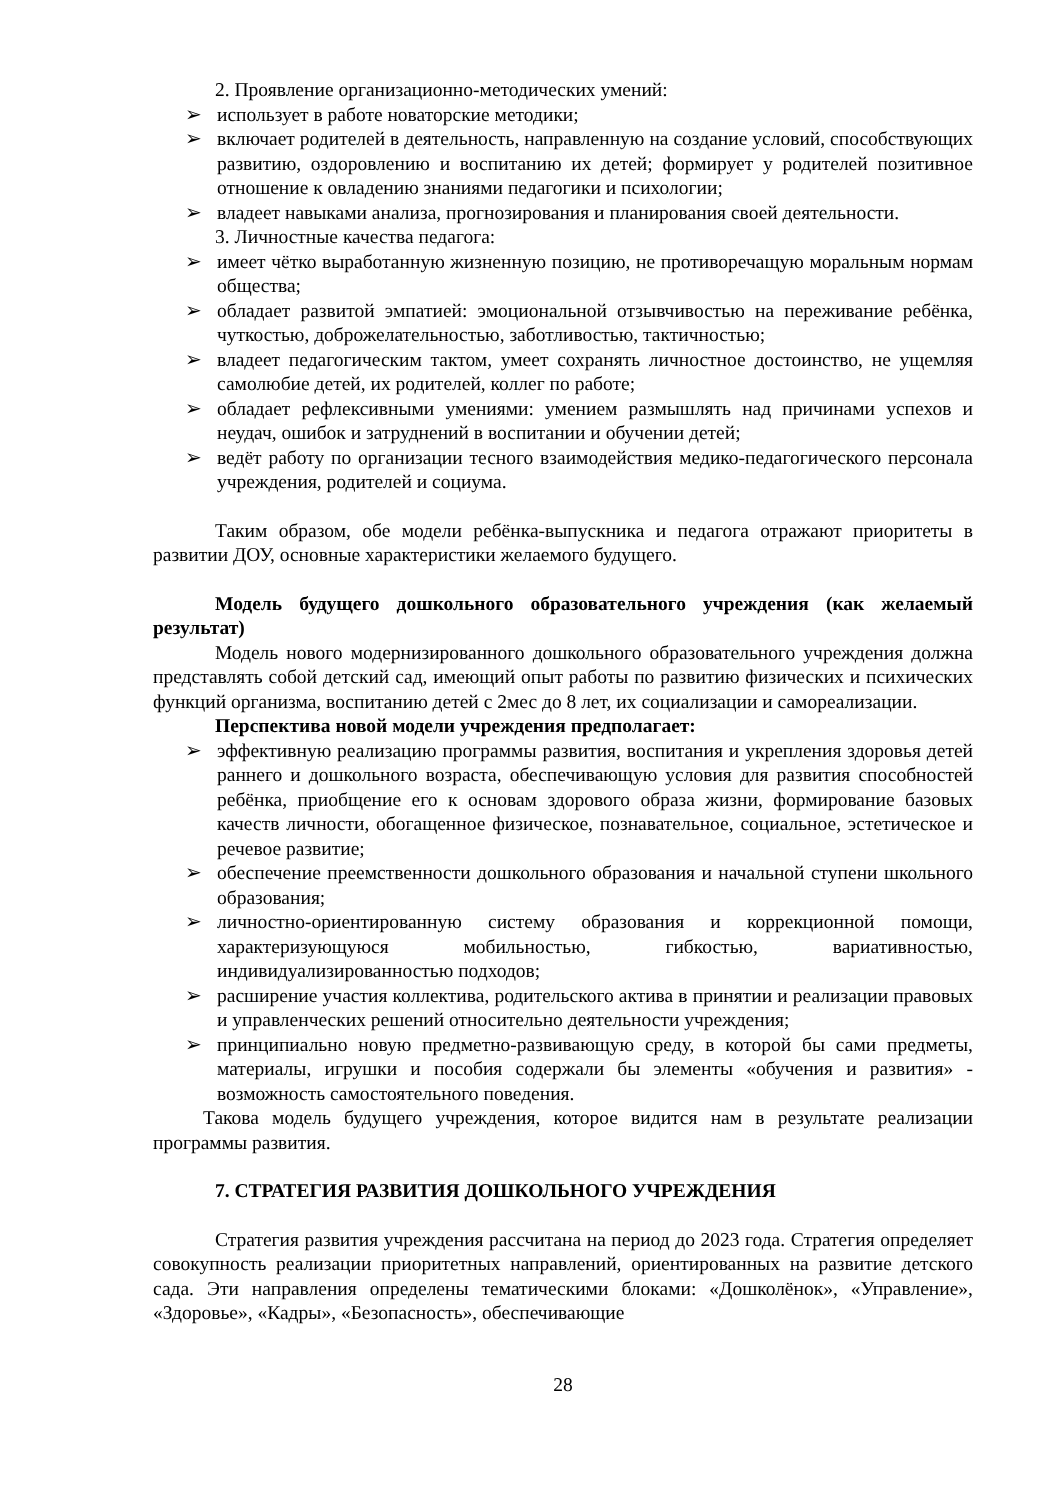2. Проявление организационно-методических умений:
➢ использует в работе новаторские методики;
➢ включает родителей в деятельность, направленную на создание условий, способствующих развитию, оздоровлению и воспитанию их детей; формирует у родителей позитивное отношение к овладению знаниями педагогики и психологии;
➢ владеет навыками анализа, прогнозирования и планирования своей деятельности.
3. Личностные качества педагога:
➢ имеет чётко выработанную жизненную позицию, не противоречащую моральным нормам общества;
➢ обладает развитой эмпатией: эмоциональной отзывчивостью на переживание ребёнка, чуткостью, доброжелательностью, заботливостью, тактичностью;
➢ владеет педагогическим тактом, умеет сохранять личностное достоинство, не ущемляя самолюбие детей, их родителей, коллег по работе;
➢ обладает рефлексивными умениями: умением размышлять над причинами успехов и неудач, ошибок и затруднений в воспитании и обучении детей;
➢ ведёт работу по организации тесного взаимодействия медико-педагогического персонала учреждения, родителей и социума.
Таким образом, обе модели ребёнка-выпускника и педагога отражают приоритеты в развитии ДОУ, основные характеристики желаемого будущего.
Модель будущего дошкольного образовательного учреждения (как желаемый результат)
Модель нового модернизированного дошкольного образовательного учреждения должна представлять собой детский сад, имеющий опыт работы по развитию физических и психических функций организма, воспитанию детей с 2мес до 8 лет, их социализации и самореализации.
Перспектива новой модели учреждения предполагает:
➢ эффективную реализацию программы развития, воспитания и укрепления здоровья детей раннего и дошкольного возраста, обеспечивающую условия для развития способностей ребёнка, приобщение его к основам здорового образа жизни, формирование базовых качеств личности, обогащенное физическое, познавательное, социальное, эстетическое и речевое развитие;
➢ обеспечение преемственности дошкольного образования и начальной ступени школьного образования;
➢ личностно-ориентированную систему образования и коррекционной помощи, характеризующуюся мобильностью, гибкостью, вариативностью, индивидуализированностью подходов;
➢ расширение участия коллектива, родительского актива в принятии и реализации правовых и управленческих решений относительно деятельности учреждения;
➢ принципиально новую предметно-развивающую среду, в которой бы сами предметы, материалы, игрушки и пособия содержали бы элементы «обучения и развития» - возможность самостоятельного поведения.
Такова модель будущего учреждения, которое видится нам в результате реализации программы развития.
7. СТРАТЕГИЯ РАЗВИТИЯ ДОШКОЛЬНОГО УЧРЕЖДЕНИЯ
Стратегия развития учреждения рассчитана на период до 2023 года. Стратегия определяет совокупность реализации приоритетных направлений, ориентированных на развитие детского сада. Эти направления определены тематическими блоками: «Дошколёнок», «Управление», «Здоровье», «Кадры», «Безопасность», обеспечивающие
28